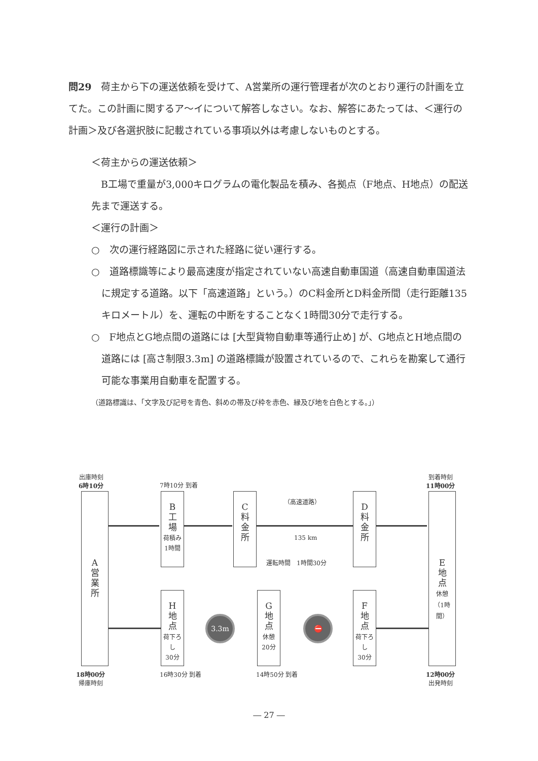問29　荷主から下の運送依頼を受けて、A営業所の運行管理者が次のとおり運行の計画を立てた。この計画に関するア～イについて解答しなさい。なお、解答にあたっては、＜運行の計画＞及び各選択肢に記載されている事項以外は考慮しないものとする。
＜荷主からの運送依頼＞
　B工場で重量が3,000キログラムの電化製品を積み、各拠点（F地点、H地点）の配送先まで運送する。
＜運行の計画＞
○　次の運行経路図に示された経路に従い運行する。
○　道路標識等により最高速度が指定されていない高速自動車国道（高速自動車国道法に規定する道路。以下「高速道路」という。）のC料金所とD料金所間（走行距離135キロメートル）を、運転の中断をすることなく1時間30分で走行する。
○　F地点とG地点間の道路には [大型貨物自動車等通行止め] が、G地点とH地点間の道路には [高さ制限3.3m] の道路標識が設置されているので、これらを勘案して通行可能な事業用自動車を配置する。
（道路標識は、「文字及び記号を青色、斜めの帯及び枠を赤色、縁及び地を白色とする。」）
出庫時刻
6時10分
7時10分 到着
到着時刻
11時00分
A
営
業
所
B
工
場
荷積み
1時間
C
料
金
所
（高速道路）
135 km
運転時間　1時間30分
D
料
金
所
E
地
点
休憩
（1時間）
H
地
点
荷下ろし
30分
3.3m
G
地
点
休憩
20分
⛔
F
地
点
荷下ろし
30分
18時00分
帰庫時刻
16時30分 到着 14時50分 到着
12時00分
出発時刻
― 27 ―